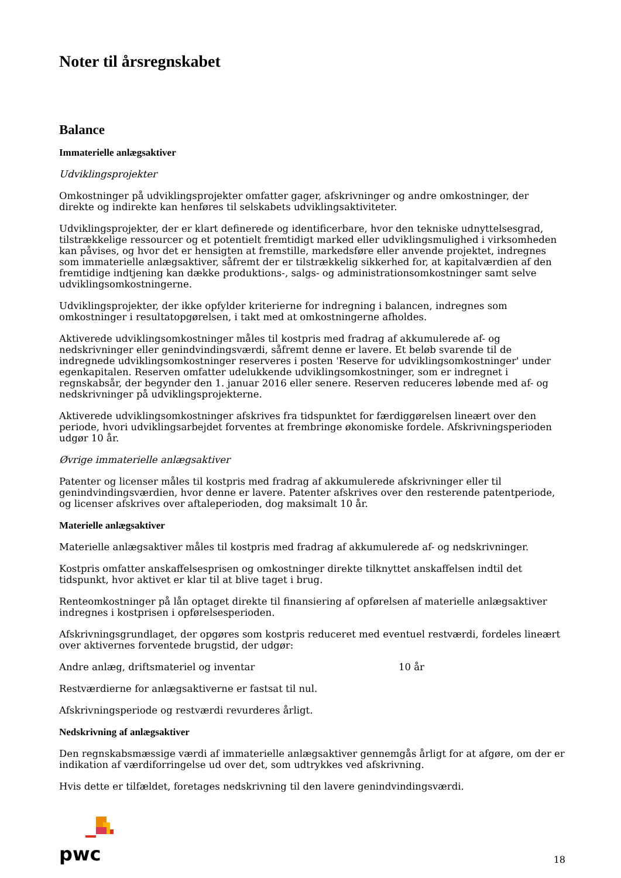Noter til årsregnskabet
Balance
Immaterielle anlægsaktiver
Udviklingsprojekter
Omkostninger på udviklingsprojekter omfatter gager, afskrivninger og andre omkostninger, der direkte og indirekte kan henføres til selskabets udviklingsaktiviteter.
Udviklingsprojekter, der er klart definerede og identificerbare, hvor den tekniske udnyttelsesgrad, tilstrækkelige ressourcer og et potentielt fremtidigt marked eller udviklingsmulighed i virksomheden kan påvises, og hvor det er hensigten at fremstille, markedsføre eller anvende projektet, indregnes som immaterielle anlægsaktiver, såfremt der er tilstrækkelig sikkerhed for, at kapitalværdien af den fremtidige indtjening kan dække produktions-, salgs- og administrationsomkostninger samt selve udviklingsomkostningerne.
Udviklingsprojekter, der ikke opfylder kriterierne for indregning i balancen, indregnes som omkostninger i resultatopgørelsen, i takt med at omkostningerne afholdes.
Aktiverede udviklingsomkostninger måles til kostpris med fradrag af akkumulerede af- og nedskrivninger eller genindvindingsværdi, såfremt denne er lavere. Et beløb svarende til de indregnede udviklingsomkostninger reserveres i posten 'Reserve for udviklingsomkostninger' under egenkapitalen. Reserven omfatter udelukkende udviklingsomkostninger, som er indregnet i regnskabsår, der begynder den 1. januar 2016 eller senere. Reserven reduceres løbende med af- og nedskrivninger på udviklingsprojekterne.
Aktiverede udviklingsomkostninger afskrives fra tidspunktet for færdiggørelsen lineært over den periode, hvori udviklingsarbejdet forventes at frembringe økonomiske fordele. Afskrivningsperioden udgør 10 år.
Øvrige immaterielle anlægsaktiver
Patenter og licenser måles til kostpris med fradrag af akkumulerede afskrivninger eller til genindvindingsværdien, hvor denne er lavere. Patenter afskrives over den resterende patentperiode, og licenser afskrives over aftaleperioden, dog maksimalt 10 år.
Materielle anlægsaktiver
Materielle anlægsaktiver måles til kostpris med fradrag af akkumulerede af- og nedskrivninger.
Kostpris omfatter anskaffelsesprisen og omkostninger direkte tilknyttet anskaffelsen indtil det tidspunkt, hvor aktivet er klar til at blive taget i brug.
Renteomkostninger på lån optaget direkte til finansiering af opførelsen af materielle anlægsaktiver indregnes i kostprisen i opførelsesperioden.
Afskrivningsgrundlaget, der opgøres som kostpris reduceret med eventuel restværdi, fordeles lineært over aktivernes forventede brugstid, der udgør:
Andre anlæg, driftsmateriel og inventar 10 år
Restværdierne for anlægsaktiverne er fastsat til nul.
Afskrivningsperiode og restværdi revurderes årligt.
Nedskrivning af anlægsaktiver
Den regnskabsmæssige værdi af immaterielle anlægsaktiver gennemgås årligt for at afgøre, om der er indikation af værdiforringelse ud over det, som udtrykkes ved afskrivning.
Hvis dette er tilfældet, foretages nedskrivning til den lavere genindvindingsværdi.
pwc
18